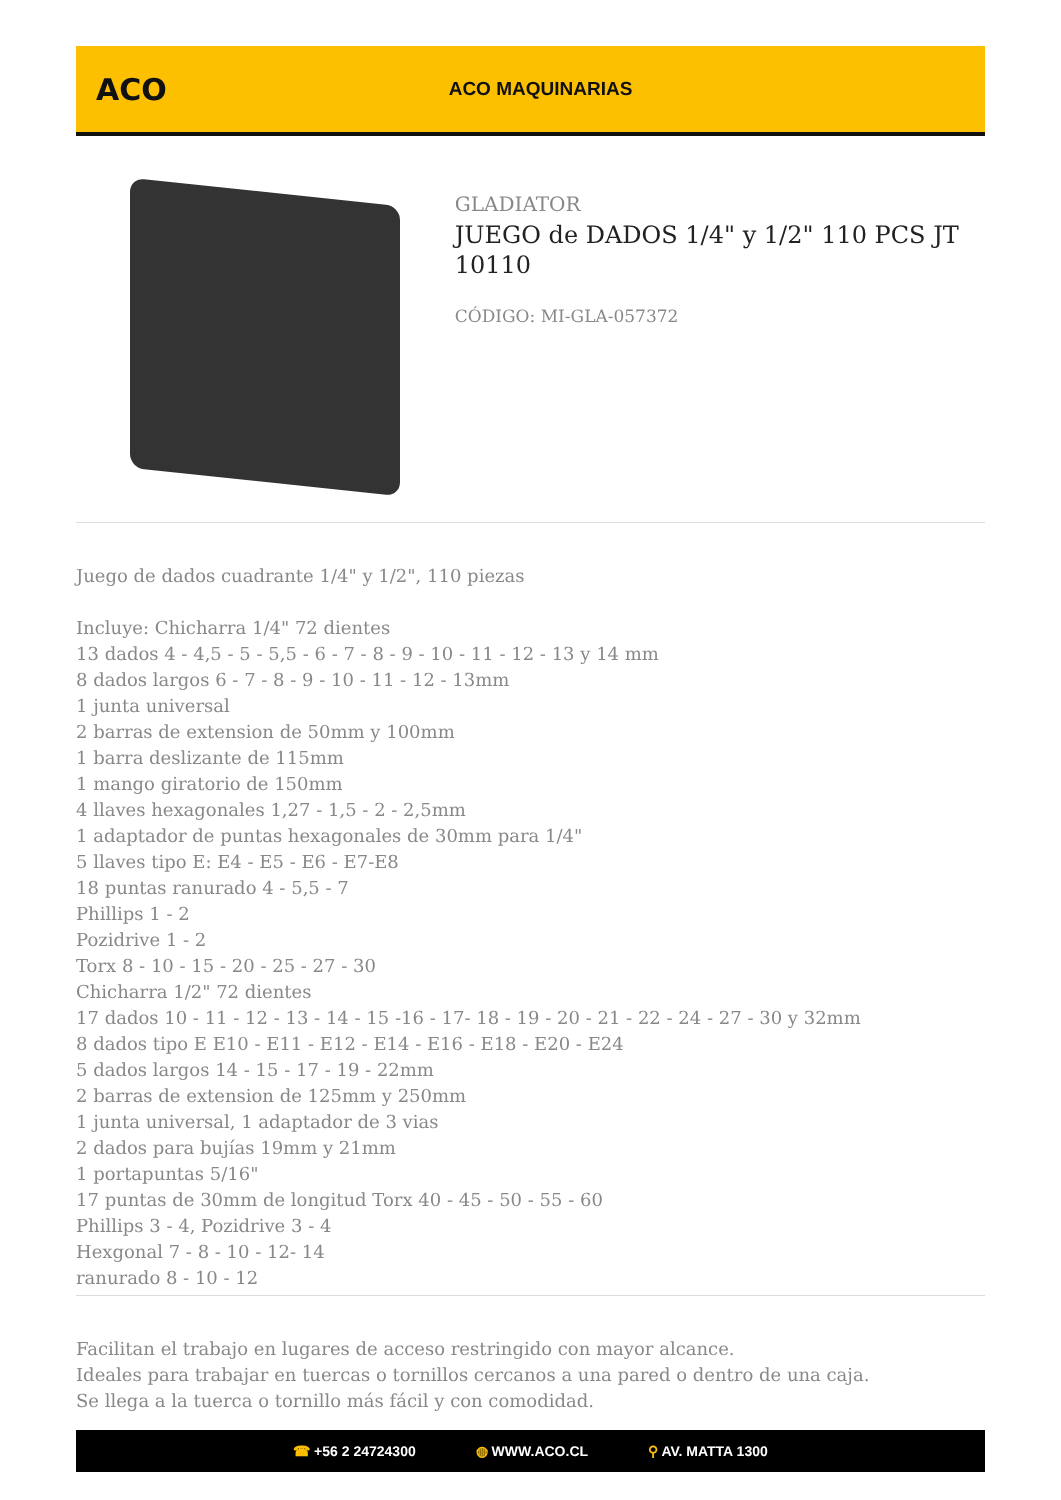ACO
ACO MAQUINARIAS
GLADIATOR
JUEGO de DADOS 1/4" y 1/2" 110 PCS JT 10110
CÓDIGO: MI-GLA-057372
Juego de dados cuadrante 1/4" y 1/2", 110 piezas
Incluye: Chicharra 1/4" 72 dientes
13 dados 4 - 4,5 - 5 - 5,5 - 6 - 7 - 8 - 9 - 10 - 11 - 12 - 13 y 14 mm
8 dados largos 6 - 7 - 8 - 9 - 10 - 11 - 12 - 13mm
1 junta universal
2 barras de extension de 50mm y 100mm
1 barra deslizante de 115mm
1 mango giratorio de 150mm
4 llaves hexagonales 1,27 - 1,5 - 2 - 2,5mm
1 adaptador de puntas hexagonales de 30mm para 1/4"
5 llaves tipo E: E4 - E5 - E6 - E7-E8
18 puntas ranurado 4 - 5,5 - 7
Phillips 1 - 2
Pozidrive 1 - 2
Torx 8 - 10 - 15 - 20 - 25 - 27 - 30
Chicharra 1/2" 72 dientes
17 dados 10 - 11 - 12 - 13 - 14 - 15 -16 - 17- 18 - 19 - 20 - 21 - 22 - 24 - 27 - 30 y 32mm
8 dados tipo E E10 - E11 - E12 - E14 - E16 - E18 - E20 - E24
5 dados largos 14 - 15 - 17 - 19 - 22mm
2 barras de extension de 125mm y 250mm
1 junta universal, 1 adaptador de 3 vias
2 dados para bujías 19mm y 21mm
1 portapuntas 5/16"
17 puntas de 30mm de longitud Torx 40 - 45 - 50 - 55 - 60
Phillips 3 - 4, Pozidrive 3 - 4
Hexgonal 7 - 8 - 10 - 12- 14
ranurado 8 - 10 - 12
Facilitan el trabajo en lugares de acceso restringido con mayor alcance.
Ideales para trabajar en tuercas o tornillos cercanos a una pared o dentro de una caja.
Se llega a la tuerca o tornillo más fácil y con comodidad.
☎ +56 2 24724300 ◍ WWW.ACO.CL ⚲ AV. MATTA 1300